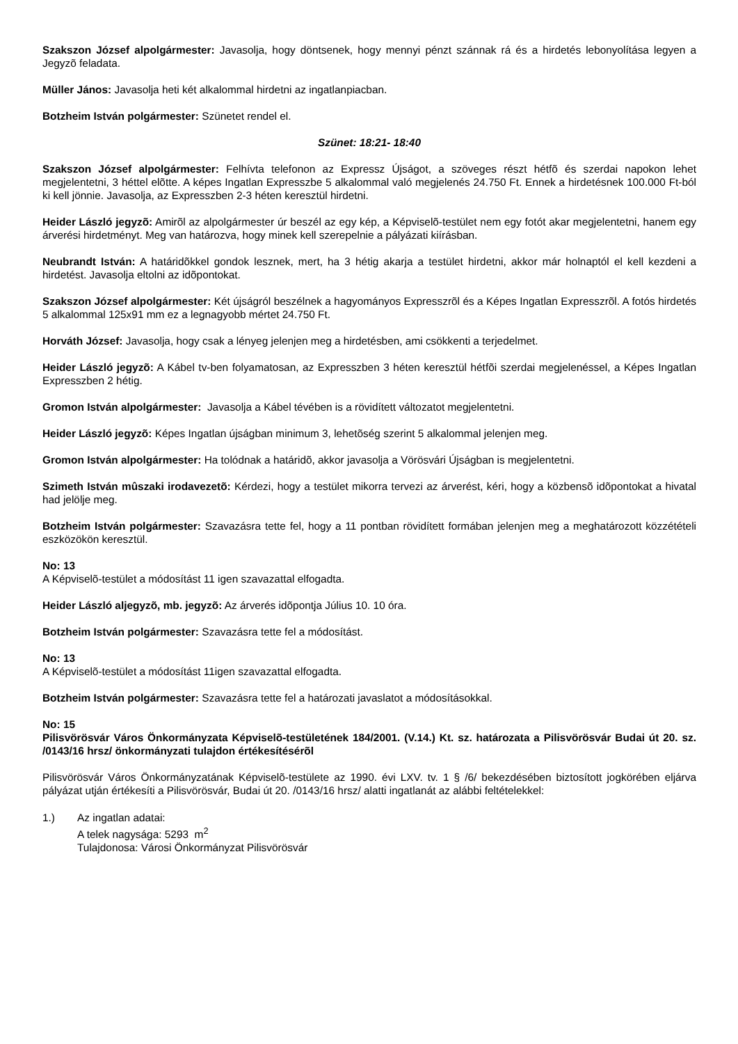Szakszon József alpolgármester: Javasolja, hogy döntsenek, hogy mennyi pénzt szánnak rá és a hirdetés lebonyolítása legyen a Jegyzõ feladata.
Müller János: Javasolja heti két alkalommal hirdetni az ingatlanpiacban.
Botzheim István polgármester: Szünetet rendel el.
Szünet: 18:21- 18:40
Szakszon József alpolgármester: Felhívta telefonon az Expressz Újságot, a szöveges részt hétfõ és szerdai napokon lehet megjelentetni, 3 héttel elõtte. A képes Ingatlan Expresszbe 5 alkalommal való megjelenés 24.750 Ft. Ennek a hirdetésnek 100.000 Ft-ból ki kell jönnie. Javasolja, az Expresszben 2-3 héten keresztül hirdetni.
Heider László jegyzõ: Amirõl az alpolgármester úr beszél az egy kép, a Képviselõ-testület nem egy fotót akar megjelentetni, hanem egy árverési hirdetményt. Meg van határozva, hogy minek kell szerepelnie a pályázati kiírásban.
Neubrandt István: A határidõkkel gondok lesznek, mert, ha 3 hétig akarja a testület hirdetni, akkor már holnaptól el kell kezdeni a hirdetést. Javasolja eltolni az idõpontokat.
Szakszon József alpolgármester: Két újságról beszélnek a hagyományos Expresszrõl és a Képes Ingatlan Expresszrõl. A fotós hirdetés 5 alkalommal 125x91 mm ez a legnagyobb mértet 24.750 Ft.
Horváth József: Javasolja, hogy csak a lényeg jelenjen meg a hirdetésben, ami csökkenti a terjedelmet.
Heider László jegyzõ: A Kábel tv-ben folyamatosan, az Expresszben 3 héten keresztül hétfõi szerdai megjelenéssel, a Képes Ingatlan Expresszben 2 hétig.
Gromon István alpolgármester: Javasolja a Kábel tévében is a rövidített változatot megjelentetni.
Heider László jegyzõ: Képes Ingatlan újságban minimum 3, lehetõség szerint 5 alkalommal jelenjen meg.
Gromon István alpolgármester: Ha tolódnak a határidõ, akkor javasolja a Vörösvári Újságban is megjelentetni.
Szimeth István mûszaki irodavezetõ: Kérdezi, hogy a testület mikorra tervezi az árverést, kéri, hogy a közbensõ idõpontokat a hivatal had jelölje meg.
Botzheim István polgármester: Szavazásra tette fel, hogy a 11 pontban rövidített formában jelenjen meg a meghatározott közzétételi eszközökön keresztül.
No: 13
A Képviselõ-testület a módosítást 11 igen szavazattal elfogadta.
Heider László aljegyzõ, mb. jegyzõ: Az árverés idõpontja Július 10. 10 óra.
Botzheim István polgármester: Szavazásra tette fel a módosítást.
No: 13
A Képviselõ-testület a módosítást 11igen szavazattal elfogadta.
Botzheim István polgármester: Szavazásra tette fel a határozati javaslatot a módosításokkal.
No: 15
Pilisvörösvár Város Önkormányzata Képviselõ-testületének 184/2001. (V.14.) Kt. sz. határozata a Pilisvörösvár Budai út 20. sz. /0143/16 hrsz/ önkormányzati tulajdon értékesítésérõl
Pilisvörösvár Város Önkormányzatának Képviselõ-testülete az 1990. évi LXV. tv. 1 § /6/ bekezdésében biztosított jogkörében eljárva pályázat utján értékesíti a Pilisvörösvár, Budai út 20. /0143/16 hrsz/ alatti ingatlanát az alábbi feltételekkel:
1.) Az ingatlan adatai:
A telek nagysága: 5293 m<sup>2</sup>
Tulajdonosa: Városi Önkormányzat Pilisvörösvár